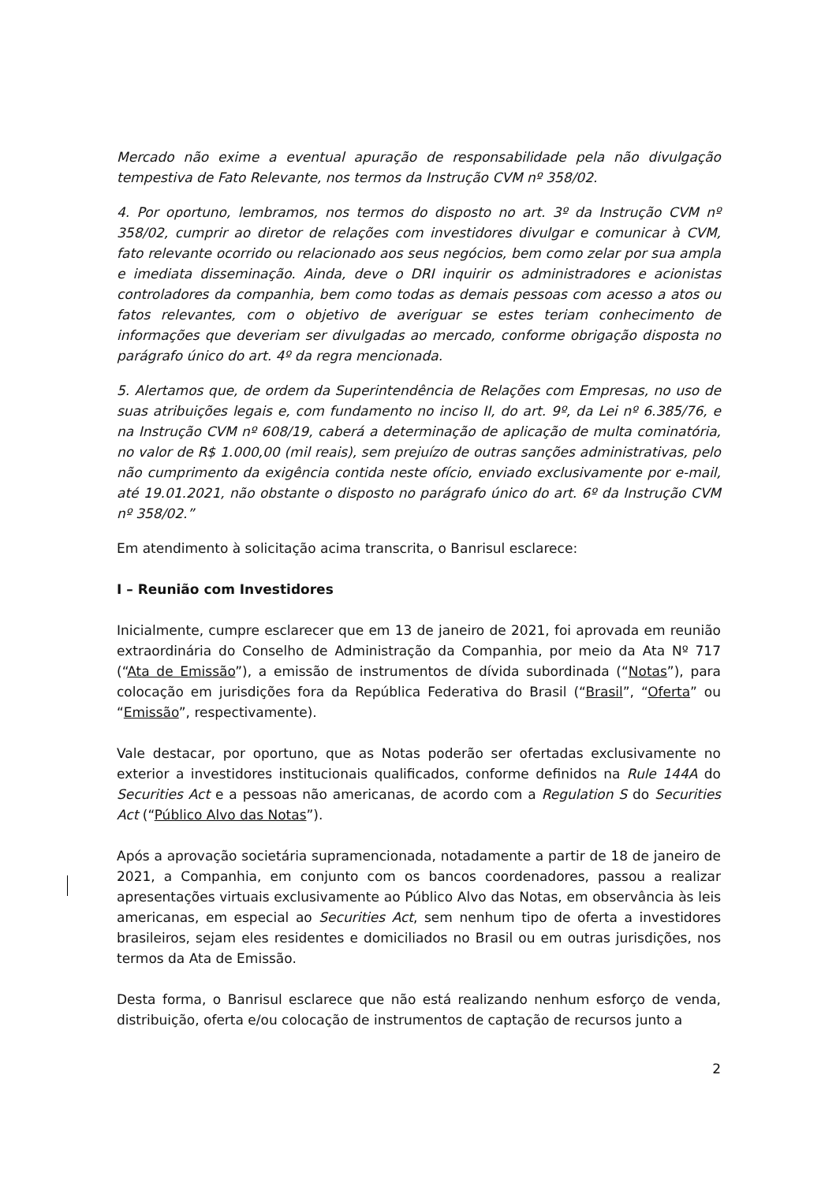Mercado não exime a eventual apuração de responsabilidade pela não divulgação tempestiva de Fato Relevante, nos termos da Instrução CVM nº 358/02.
4. Por oportuno, lembramos, nos termos do disposto no art. 3º da Instrução CVM nº 358/02, cumprir ao diretor de relações com investidores divulgar e comunicar à CVM, fato relevante ocorrido ou relacionado aos seus negócios, bem como zelar por sua ampla e imediata disseminação. Ainda, deve o DRI inquirir os administradores e acionistas controladores da companhia, bem como todas as demais pessoas com acesso a atos ou fatos relevantes, com o objetivo de averiguar se estes teriam conhecimento de informações que deveriam ser divulgadas ao mercado, conforme obrigação disposta no parágrafo único do art. 4º da regra mencionada.
5. Alertamos que, de ordem da Superintendência de Relações com Empresas, no uso de suas atribuições legais e, com fundamento no inciso II, do art. 9º, da Lei nº 6.385/76, e na Instrução CVM nº 608/19, caberá a determinação de aplicação de multa cominatória, no valor de R$ 1.000,00 (mil reais), sem prejuízo de outras sanções administrativas, pelo não cumprimento da exigência contida neste ofício, enviado exclusivamente por e-mail, até 19.01.2021, não obstante o disposto no parágrafo único do art. 6º da Instrução CVM nº 358/02.”
Em atendimento à solicitação acima transcrita, o Banrisul esclarece:
I – Reunião com Investidores
Inicialmente, cumpre esclarecer que em 13 de janeiro de 2021, foi aprovada em reunião extraordinária do Conselho de Administração da Companhia, por meio da Ata Nº 717 (“Ata de Emissão”), a emissão de instrumentos de dívida subordinada (“Notas”), para colocação em jurisdições fora da República Federativa do Brasil (“Brasil”, “Oferta” ou “Emissão”, respectivamente).
Vale destacar, por oportuno, que as Notas poderão ser ofertadas exclusivamente no exterior a investidores institucionais qualificados, conforme definidos na Rule 144A do Securities Act e a pessoas não americanas, de acordo com a Regulation S do Securities Act (“Público Alvo das Notas”).
Após a aprovação societária supramencionada, notadamente a partir de 18 de janeiro de 2021, a Companhia, em conjunto com os bancos coordenadores, passou a realizar apresentações virtuais exclusivamente ao Público Alvo das Notas, em observância às leis americanas, em especial ao Securities Act, sem nenhum tipo de oferta a investidores brasileiros, sejam eles residentes e domiciliados no Brasil ou em outras jurisdições, nos termos da Ata de Emissão.
Desta forma, o Banrisul esclarece que não está realizando nenhum esforço de venda, distribuição, oferta e/ou colocação de instrumentos de captação de recursos junto a
2